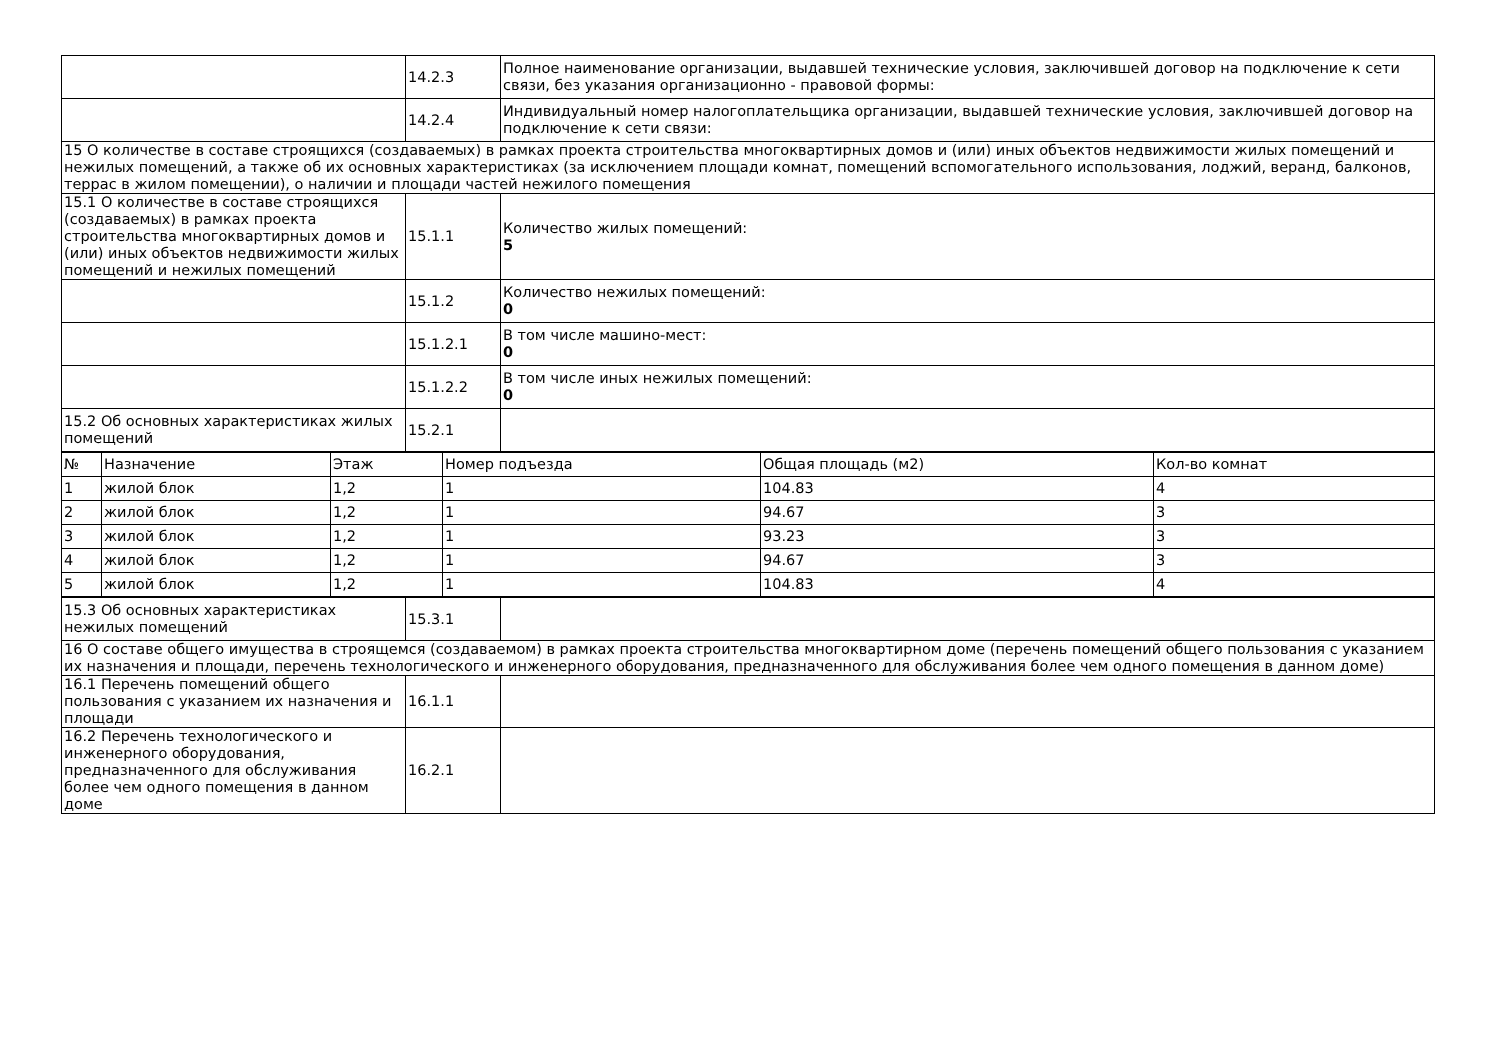| | 14.2.3 | Полное наименование организации, выдавшей технические условия, заключившей договор на подключение к сети связи, без указания организационно - правовой формы: |
| | 14.2.4 | Индивидуальный номер налогоплательщика организации, выдавшей технические условия, заключившей договор на подключение к сети связи: |
| 15 О количестве в составе строящихся (создаваемых) в рамках проекта строительства многоквартирных домов и (или) иных объектов недвижимости жилых помещений и нежилых помещений, а также об их основных характеристиках (за исключением площади комнат, помещений вспомогательного использования, лоджий, веранд, балконов, террас в жилом помещении), о наличии и площади частей нежилого помещения | | |
| 15.1 О количестве в составе строящихся (создаваемых) в рамках проекта строительства многоквартирных домов и (или) иных объектов недвижимости жилых помещений и нежилых помещений | 15.1.1 | Количество жилых помещений: 5 |
| | 15.1.2 | Количество нежилых помещений: 0 |
| | 15.1.2.1 | В том числе машино-мест: 0 |
| | 15.1.2.2 | В том числе иных нежилых помещений: 0 |
| 15.2 Об основных характеристиках жилых помещений | 15.2.1 | |
| № | Назначение | Этаж | Номер подъезда | Общая площадь (м2) | Кол-во комнат |
| --- | --- | --- | --- | --- | --- |
| 1 | жилой блок | 1,2 | 1 | 104.83 | 4 |
| 2 | жилой блок | 1,2 | 1 | 94.67 | 3 |
| 3 | жилой блок | 1,2 | 1 | 93.23 | 3 |
| 4 | жилой блок | 1,2 | 1 | 94.67 | 3 |
| 5 | жилой блок | 1,2 | 1 | 104.83 | 4 |
| 15.3 Об основных характеристиках нежилых помещений | 15.3.1 | |
| 16 О составе общего имущества в строящемся (создаваемом) в рамках проекта строительства многоквартирном доме (перечень помещений общего пользования с указанием их назначения и площади, перечень технологического и инженерного оборудования, предназначенного для обслуживания более чем одного помещения в данном доме) | | |
| 16.1 Перечень помещений общего пользования с указанием их назначения и площади | 16.1.1 | |
| 16.2 Перечень технологического и инженерного оборудования, предназначенного для обслуживания более чем одного помещения в данном доме | 16.2.1 | |